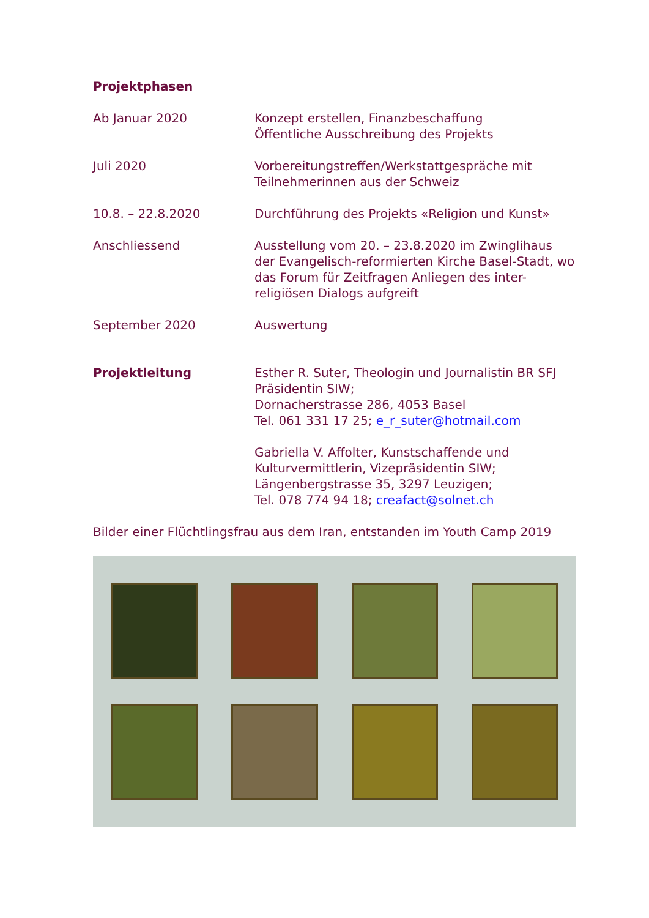Projektphasen
| Ab Januar 2020 | Konzept erstellen, Finanzbeschaffung Öffentliche Ausschreibung des Projekts |
| Juli 2020 | Vorbereitungstreffen/Werkstattgespräche mit Teilnehmerinnen aus der Schweiz |
| 10.8. – 22.8.2020 | Durchführung des Projekts «Religion und Kunst» |
| Anschliessend | Ausstellung vom 20. – 23.8.2020 im Zwinglihaus der Evangelisch-reformierten Kirche Basel-Stadt, wo das Forum für Zeitfragen Anliegen des inter-religiösen Dialogs aufgreift |
| September 2020 | Auswertung |
| Projektleitung | Esther R. Suter, Theologin und Journalistin BR SFJ Präsidentin SIW; Dornacherstrasse 286, 4053 Basel Tel. 061 331 17 25; e_r_suter@hotmail.com Gabriella V. Affolter, Kunstschaffende und Kulturvermittlerin, Vizepräsidentin SIW; Längenbergstrasse 35, 3297 Leuzigen; Tel. 078 774 94 18; creafact@solnet.ch |
Bilder einer Flüchtlingsfrau aus dem Iran, entstanden im Youth Camp 2019